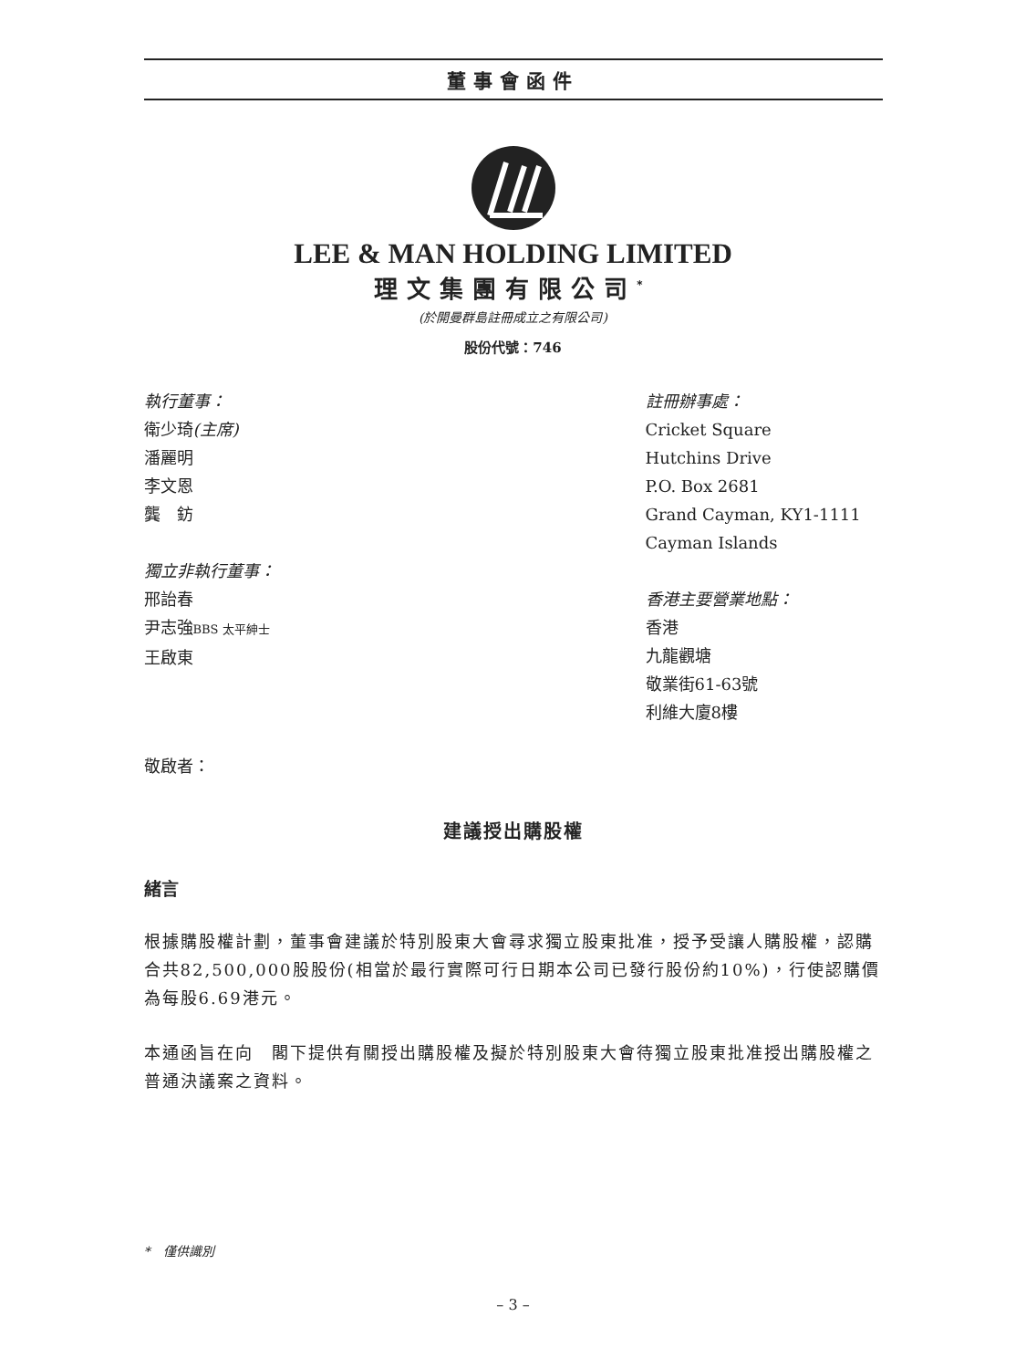董事會函件
LEE & MAN HOLDING LIMITED
理文集團有限公司<sup>*</sup>
(於開曼群島註冊成立之有限公司)
股份代號：746
執行董事：
衛少琦(主席)
潘麗明
李文恩
龔　鈁
獨立非執行董事：
邢詒春
尹志強BBS 太平紳士
王啟東
註冊辦事處：
Cricket Square
Hutchins Drive
P.O. Box 2681
Grand Cayman, KY1-1111
Cayman Islands
香港主要營業地點：
香港
九龍觀塘
敬業街61-63號
利維大廈8樓
敬啟者：
建議授出購股權
緒言
根據購股權計劃，董事會建議於特別股東大會尋求獨立股東批准，授予受讓人購股權，認購合共82,500,000股股份(相當於最行實際可行日期本公司已發行股份約10%)，行使認購價為每股6.69港元。
本通函旨在向　閣下提供有關授出購股權及擬於特別股東大會待獨立股東批准授出購股權之普通決議案之資料。
*　僅供識別
– 3 –